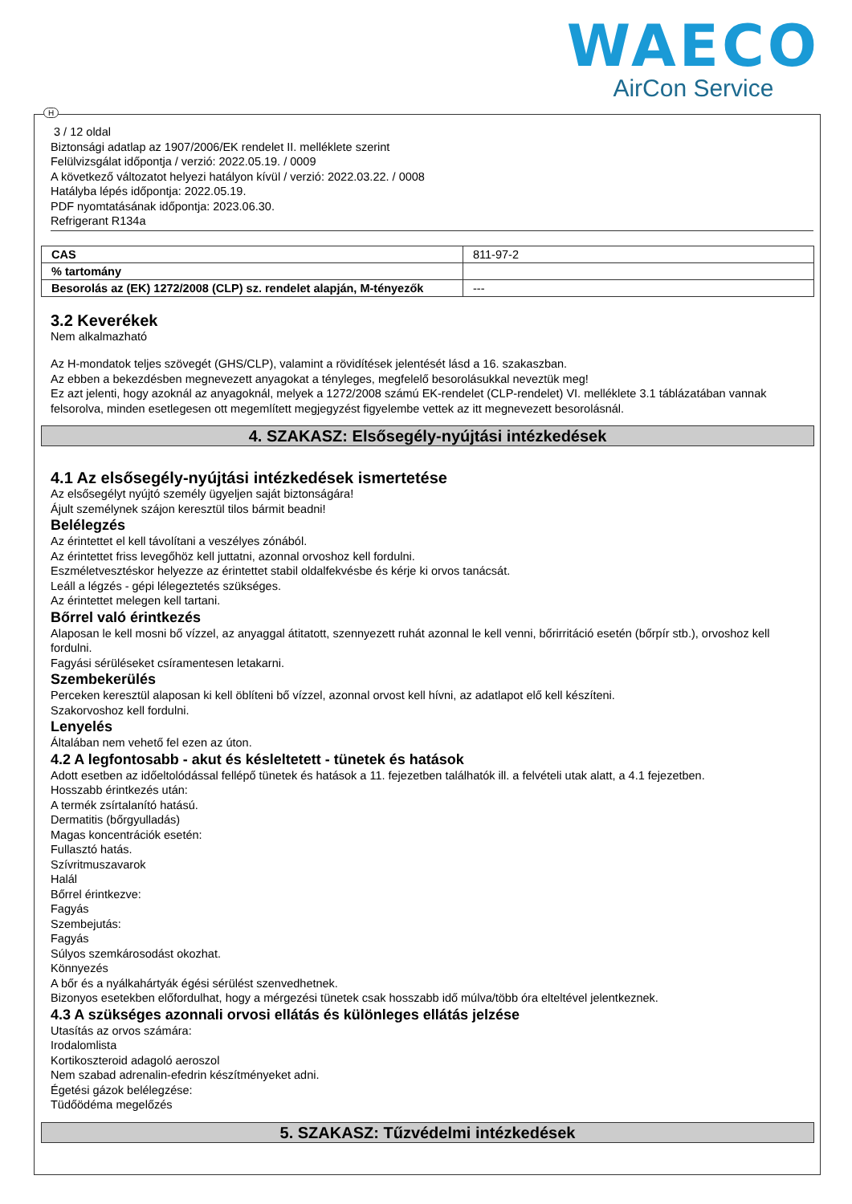WAECO
AirCon Service
3 / 12 oldal
Biztonsági adatlap az 1907/2006/EK rendelet II. melléklete szerint
Felülvizsgálat időpontja / verzió: 2022.05.19. / 0009
A következő változatot helyezi hatályon kívül / verzió: 2022.03.22. / 0008
Hatályba lépés időpontja: 2022.05.19.
PDF nyomtatásának időpontja: 2023.06.30.
Refrigerant R134a
| CAS | 811-97-2 |
| % tartomány | |
| Besorolás az (EK) 1272/2008 (CLP) sz. rendelet alapján, M-tényezők | --- |
3.2 Keverékek
Nem alkalmazható
Az H-mondatok teljes szövegét (GHS/CLP), valamint a rövidítések jelentését lásd a 16. szakaszban.
Az ebben a bekezdésben megnevezett anyagokat a tényleges, megfelelő besorolásukkal neveztük meg!
Ez azt jelenti, hogy azoknál az anyagoknál, melyek a 1272/2008 számú EK-rendelet (CLP-rendelet) VI. melléklete 3.1 táblázatában vannak felsorolva, minden esetlegesen ott megemlített megjegyzést figyelembe vettek az itt megnevezett besorolásnál.
4. SZAKASZ: Elsősegély-nyújtási intézkedések
4.1 Az elsősegély-nyújtási intézkedések ismertetése
Az elsősegélyt nyújtó személy ügyeljen saját biztonságára!
Ájult személynek szájon keresztül tilos bármit beadni!
Belélegzés
Az érintettet el kell távolítani a veszélyes zónából.
Az érintettet friss levegőhöz kell juttatni, azonnal orvoshoz kell fordulni.
Eszméletvesztéskor helyezze az érintettet stabil oldalfekvésbe és kérje ki orvos tanácsát.
Leáll a légzés - gépi lélegeztetés szükséges.
Az érintettet melegen kell tartani.
Bőrrel való érintkezés
Alaposan le kell mosni bő vízzel, az anyaggal átitatott, szennyezett ruhát azonnal le kell venni, bőrirritáció esetén (bőrpír stb.), orvoshoz kell fordulni.
Fagyási sérüléseket csíramentesen letakarni.
Szembekerülés
Perceken keresztül alaposan ki kell öblíteni bő vízzel, azonnal orvost kell hívni, az adatlapot elő kell készíteni.
Szakorvoshoz kell fordulni.
Lenyelés
Általában nem vehető fel ezen az úton.
4.2 A legfontosabb - akut és késleltetett - tünetek és hatások
Adott esetben az időeltolódással fellépő tünetek és hatások a 11. fejezetben találhatók ill. a felvételi utak alatt, a 4.1 fejezetben.
Hosszabb érintkezés után:
A termék zsírtalanító hatású.
Dermatitis (bőrgyulladás)
Magas koncentrációk esetén:
Fullasztó hatás.
Szívritmuszavarok
Halál
Bőrrel érintkezve:
Fagyás
Szembejutás:
Fagyás
Súlyos szemkárosodást okozhat.
Könnyezés
A bőr és a nyálkahártyák égési sérülést szenvedhetnek.
Bizonyos esetekben előfordulhat, hogy a mérgezési tünetek csak hosszabb idő múlva/több óra elteltével jelentkeznek.
4.3 A szükséges azonnali orvosi ellátás és különleges ellátás jelzése
Utasítás az orvos számára:
Irodalomlista
Kortikoszteroid adagoló aeroszol
Nem szabad adrenalin-efedrin készítményeket adni.
Égetési gázok belélegzése:
Tüdőödéma megelőzés
5. SZAKASZ: Tűzvédelmi intézkedések
H